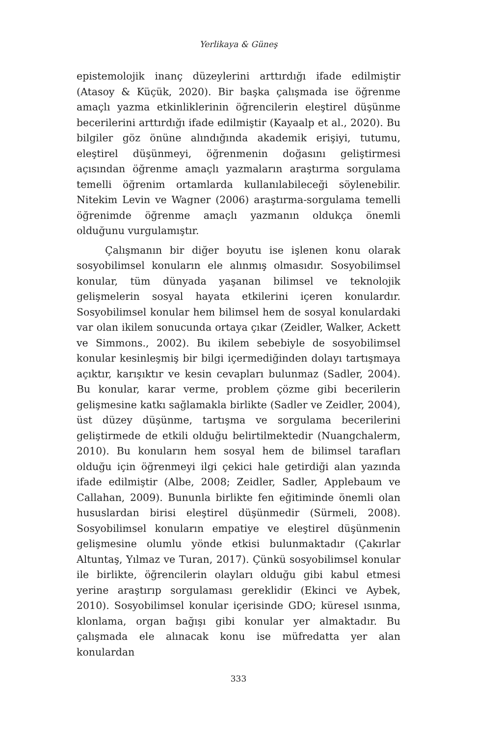Yerlikaya & Güneş
epistemolojik inanç düzeylerini arttırdığı ifade edilmiştir (Atasoy & Küçük, 2020). Bir başka çalışmada ise öğrenme amaçlı yazma etkinliklerinin öğrencilerin eleştirel düşünme becerilerini arttırdığı ifade edilmiştir (Kayaalp et al., 2020). Bu bilgiler göz önüne alındığında akademik erişiyi, tutumu, eleştirel düşünmeyi, öğrenmenin doğasını geliştirmesi açısından öğrenme amaçlı yazmaların araştırma sorgulama temelli öğrenim ortamlarda kullanılabileceği söylenebilir. Nitekim Levin ve Wagner (2006) araştırma-sorgulama temelli öğrenimde öğrenme amaçlı yazmanın oldukça önemli olduğunu vurgulamıştır.
Çalışmanın bir diğer boyutu ise işlenen konu olarak sosyobilimsel konuların ele alınmış olmasıdır. Sosyobilimsel konular, tüm dünyada yaşanan bilimsel ve teknolojik gelişmelerin sosyal hayata etkilerini içeren konulardır. Sosyobilimsel konular hem bilimsel hem de sosyal konulardaki var olan ikilem sonucunda ortaya çıkar (Zeidler, Walker, Ackett ve Simmons., 2002). Bu ikilem sebebiyle de sosyobilimsel konular kesinleşmiş bir bilgi içermediğinden dolayı tartışmaya açıktır, karışıktır ve kesin cevapları bulunmaz (Sadler, 2004). Bu konular, karar verme, problem çözme gibi becerilerin gelişmesine katkı sağlamakla birlikte (Sadler ve Zeidler, 2004), üst düzey düşünme, tartışma ve sorgulama becerilerini geliştirmede de etkili olduğu belirtilmektedir (Nuangchalerm, 2010). Bu konuların hem sosyal hem de bilimsel tarafları olduğu için öğrenmeyi ilgi çekici hale getirdiği alan yazında ifade edilmiştir (Albe, 2008; Zeidler, Sadler, Applebaum ve Callahan, 2009). Bununla birlikte fen eğitiminde önemli olan hususlardan birisi eleştirel düşünmedir (Sürmeli, 2008). Sosyobilimsel konuların empatiye ve eleştirel düşünmenin gelişmesine olumlu yönde etkisi bulunmaktadır (Çakırlar Altuntaş, Yılmaz ve Turan, 2017). Çünkü sosyobilimsel konular ile birlikte, öğrencilerin olayları olduğu gibi kabul etmesi yerine araştırıp sorgulaması gereklidir (Ekinci ve Aybek, 2010). Sosyobilimsel konular içerisinde GDO; küresel ısınma, klonlama, organ bağışı gibi konular yer almaktadır. Bu çalışmada ele alınacak konu ise müfredatta yer alan konulardan
333